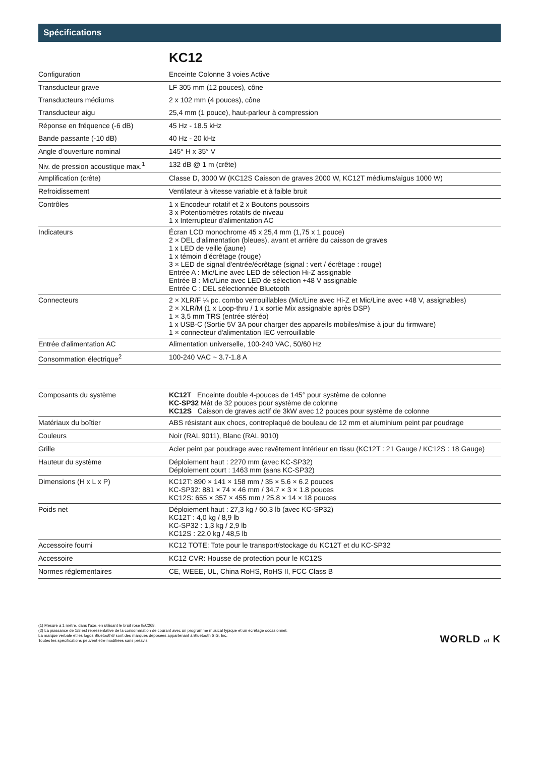Spécifications
KC12
| Configuration | Enceinte Colonne 3 voies Active |
| Transducteur grave | LF 305 mm (12 pouces), cône |
| Transducteurs médiums | 2 x 102 mm (4 pouces), cône |
| Transducteur aigu | 25,4 mm (1 pouce), haut-parleur à compression |
| Réponse en fréquence (-6 dB) | 45 Hz - 18.5 kHz |
| Bande passante (-10 dB) | 40 Hz - 20 kHz |
| Angle d’ouverture nominal | 145° H x 35° V |
| Niv. de pression acoustique max.<sup>1</sup> | 132 dB @ 1 m (crête) |
| Amplification (crête) | Classe D, 3000 W (KC12S Caisson de graves 2000 W, KC12T médiums/aigus 1000 W) |
| Refroidissement | Ventilateur à vitesse variable et à faible bruit |
| Contrôles | 1 x Encodeur rotatif et 2 x Boutons poussoirs 3 x Potentiomètres rotatifs de niveau 1 x Interrupteur d'alimentation AC |
| Indicateurs | Écran LCD monochrome 45 x 25,4 mm (1,75 x 1 pouce) 2 × DEL d'alimentation (bleues), avant et arrière du caisson de graves 1 x LED de veille (jaune) 1 x témoin d'écrêtage (rouge) 3 × LED de signal d'entrée/écrêtage (signal : vert / écrêtage : rouge) Entrée A : Mic/Line avec LED de sélection Hi-Z assignable Entrée B : Mic/Line avec LED de sélection +48 V assignable Entrée C : DEL sélectionnée Bluetooth |
| Connecteurs | 2 × XLR/F ¼ pc. combo verrouillables (Mic/Line avec Hi-Z et Mic/Line avec +48 V, assignables) 2 × XLR/M (1 x Loop-thru / 1 x sortie Mix assignable après DSP) 1 × 3,5 mm TRS (entrée stéréo) 1 x USB-C (Sortie 5V 3A pour charger des appareils mobiles/mise à jour du firmware) 1 × connecteur d'alimentation IEC verrouillable |
| Entrée d'alimentation AC | Alimentation universelle, 100-240 VAC, 50/60 Hz |
| Consommation électrique<sup>2</sup> | 100-240 VAC ~ 3.7-1.8 A |
| Composants du système | KC12T Enceinte double 4-pouces de 145° pour système de colonne KC-SP32 Mât de 32 pouces pour système de colonne KC12S Caisson de graves actif de 3kW avec 12 pouces pour système de colonne |
| Matériaux du boîtier | ABS résistant aux chocs, contreplaqué de bouleau de 12 mm et aluminium peint par poudrage |
| Couleurs | Noir (RAL 9011), Blanc (RAL 9010) |
| Grille | Acier peint par poudrage avec revêtement intérieur en tissu (KC12T : 21 Gauge / KC12S : 18 Gauge) |
| Hauteur du système | Déploiement haut : 2270 mm (avec KC-SP32) Déploiement court : 1463 mm (sans KC-SP32) |
| Dimensions (H x L x P) | KC12T: 890 × 141 × 158 mm / 35 × 5.6 × 6.2 pouces KC-SP32: 881 × 74 × 46 mm / 34.7 × 3 × 1.8 pouces KC12S: 655 × 357 × 455 mm / 25.8 × 14 × 18 pouces |
| Poids net | Déploiement haut : 27,3 kg / 60,3 lb (avec KC-SP32) KC12T : 4,0 kg / 8,9 lb KC-SP32 : 1,3 kg / 2,9 lb KC12S : 22,0 kg / 48,5 lb |
| Accessoire fourni | KC12 TOTE: Tote pour le transport/stockage du KC12T et du KC-SP32 |
| Accessoire | KC12 CVR: Housse de protection pour le KC12S |
| Normes réglementaires | CE, WEEE, UL, China RoHS, RoHS II, FCC Class B |
(1) Mesuré à 1 mètre, dans l'axe, en utilisant le bruit rose IEC268.
(2) La puissance de 1/8 est représentative de la consommation de courant avec un programme musical typique et un écrêtage occasionnel.
La marque verbale et les logos Bluetooth® sont des marques déposées appartenant à Bluetooth SIG, Inc.
Toutes les spécifications peuvent être modifiées sans préavis.
WORLD of K